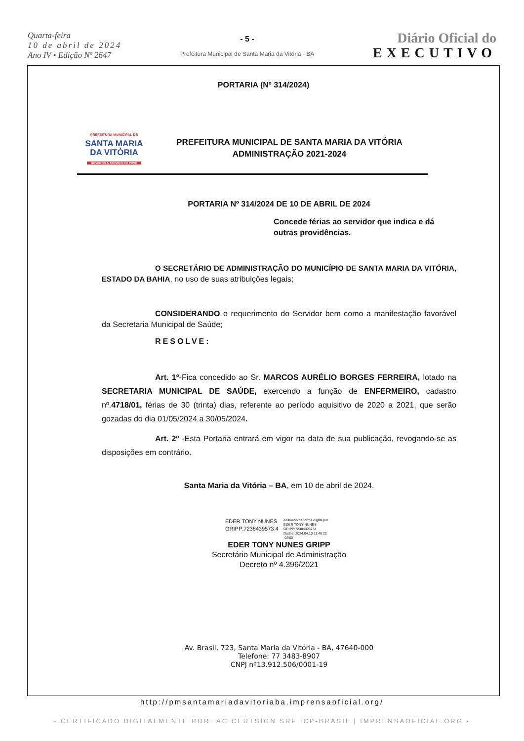Quarta-feira
10 de abril de 2024
Ano IV • Edição Nº 2647
- 5 -
Prefeitura Municipal de Santa Maria da Vitória - BA
Diário Oficial do
EXECUTIVO
PORTARIA (Nº 314/2024)
PREFEITURA MUNICIPAL DE
SANTA MARIA
DA VITÓRIA
GOVERNO A SERVIÇO DO POVO
PREFEITURA MUNICIPAL DE SANTA MARIA DA VITÓRIA
ADMINISTRAÇÃO 2021-2024
PORTARIA Nº 314/2024 DE 10 DE ABRIL DE 2024
Concede férias ao servidor que indica e dá outras providências.
O SECRETÁRIO DE ADMINISTRAÇÃO DO MUNICÍPIO DE SANTA MARIA DA VITÓRIA, ESTADO DA BAHIA, no uso de suas atribuições legais;
CONSIDERANDO o requerimento do Servidor bem como a manifestação favorável da Secretaria Municipal de Saúde;
RESOLVE:
Art. 1º-Fica concedido ao Sr. MARCOS AURÉLIO BORGES FERREIRA, lotado na SECRETARIA MUNICIPAL DE SAÚDE, exercendo a função de ENFERMEIRO, cadastro nº.4718/01, férias de 30 (trinta) dias, referente ao período aquisitivo de 2020 a 2021, que serão gozadas do dia 01/05/2024 a 30/05/2024.
Art. 2º -Esta Portaria entrará em vigor na data de sua publicação, revogando-se as disposições em contrário.
Santa Maria da Vitória – BA, em 10 de abril de 2024.
EDER TONY NUNES GRIPP:7238439573 4
Assinado de forma digital por
EDER TONY NUNES
GRIPP:72384395734
Dados: 2024.04.10 11:46:22
-03'00'
EDER TONY NUNES GRIPP
Secretário Municipal de Administração
Decreto nº 4.396/2021
Av. Brasil, 723, Santa Maria da Vitória - BA, 47640-000
Telefone: 77 3483-8907
CNPJ nº13.912.506/0001-19
http://pmsantamariadavitoriaba.imprensaoficial.org/
- CERTIFICADO DIGITALMENTE POR: AC CERTSIGN SRF ICP-BRASIL | IMPRENSAOFICIAL.ORG -